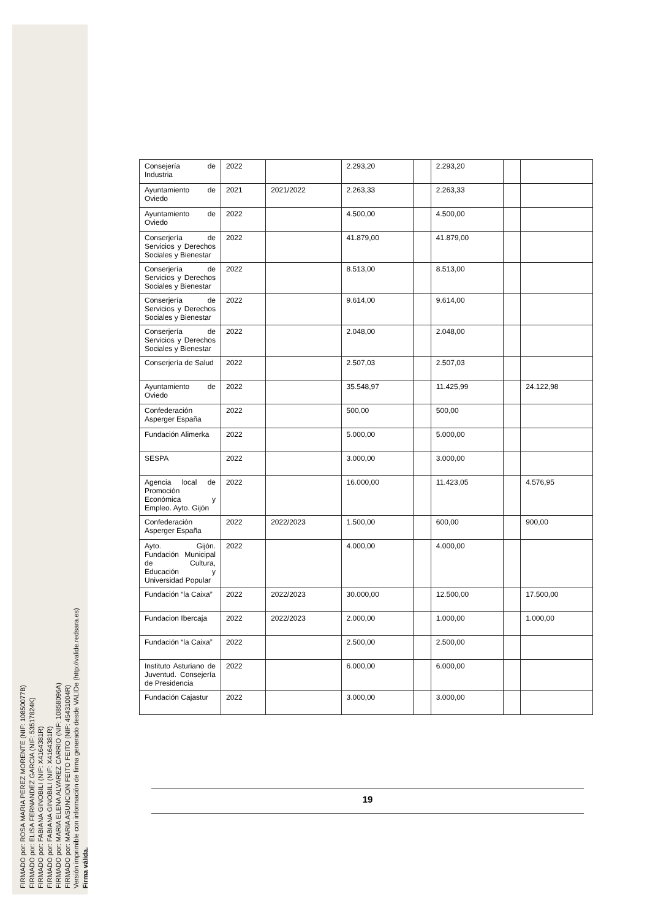FIRMADO por: ROSA MARIA PEREZ MORENTE (NIF: 10850077B)
FIRMADO por: ELISA FERNANDEZ GARCIA (NIF: 53517824K)
FIRMADO por: FABIANA GINOBILI (NIF: X4164381R)
FIRMADO por: FABIANA GINOBILI (NIF: X4164381R)
FIRMADO por: MARIA ELENA ALVAREZ CARRIO (NIF: 10858096A)
FIRMADO por: MARIA ASUNCION FEITO FEITO (NIF: 45431004R)
Versión imprimible con información de firma generado desde VALIDe (http://valide.redsara.es)
Firma válida.
| Consejería de Industria | 2022 | | 2.293,20 | | 2.293,20 | | |
| Ayuntamiento de Oviedo | 2021 | 2021/2022 | 2.263,33 | | 2.263,33 | | |
| Ayuntamiento de Oviedo | 2022 | | 4.500,00 | | 4.500,00 | | |
| Conserjería de Servicios y Derechos Sociales y Bienestar | 2022 | | 41.879,00 | | 41.879,00 | | |
| Conserjería de Servicios y Derechos Sociales y Bienestar | 2022 | | 8.513,00 | | 8.513,00 | | |
| Conserjería de Servicios y Derechos Sociales y Bienestar | 2022 | | 9.614,00 | | 9.614,00 | | |
| Conserjería de Servicios y Derechos Sociales y Bienestar | 2022 | | 2.048,00 | | 2.048,00 | | |
| Conserjería de Salud | 2022 | | 2.507,03 | | 2.507,03 | | |
| Ayuntamiento de Oviedo | 2022 | | 35.548,97 | | 11.425,99 | | 24.122,98 |
| Confederación Asperger España | 2022 | | 500,00 | | 500,00 | | |
| Fundación Alimerka | 2022 | | 5.000,00 | | 5.000,00 | | |
| SESPA | 2022 | | 3.000,00 | | 3.000,00 | | |
| Agencia local de Promoción Económica y Empleo. Ayto. Gijón | 2022 | | 16.000,00 | | 11.423,05 | | 4.576,95 |
| Confederación Asperger España | 2022 | 2022/2023 | 1.500,00 | | 600,00 | | 900,00 |
| Ayto. Gijón. Fundación Municipal de Cultura, Educación y Universidad Popular | 2022 | | 4.000,00 | | 4.000,00 | | |
| Fundación “la Caixa” | 2022 | 2022/2023 | 30.000,00 | | 12.500,00 | | 17.500,00 |
| Fundacion Ibercaja | 2022 | 2022/2023 | 2.000,00 | | 1.000,00 | | 1.000,00 |
| Fundación “la Caixa” | 2022 | | 2.500,00 | | 2.500,00 | | |
| Instituto Asturiano de Juventud. Consejería de Presidencia | 2022 | | 6.000,00 | | 6.000,00 | | |
| Fundación Cajastur | 2022 | | 3.000,00 | | 3.000,00 | | |
19